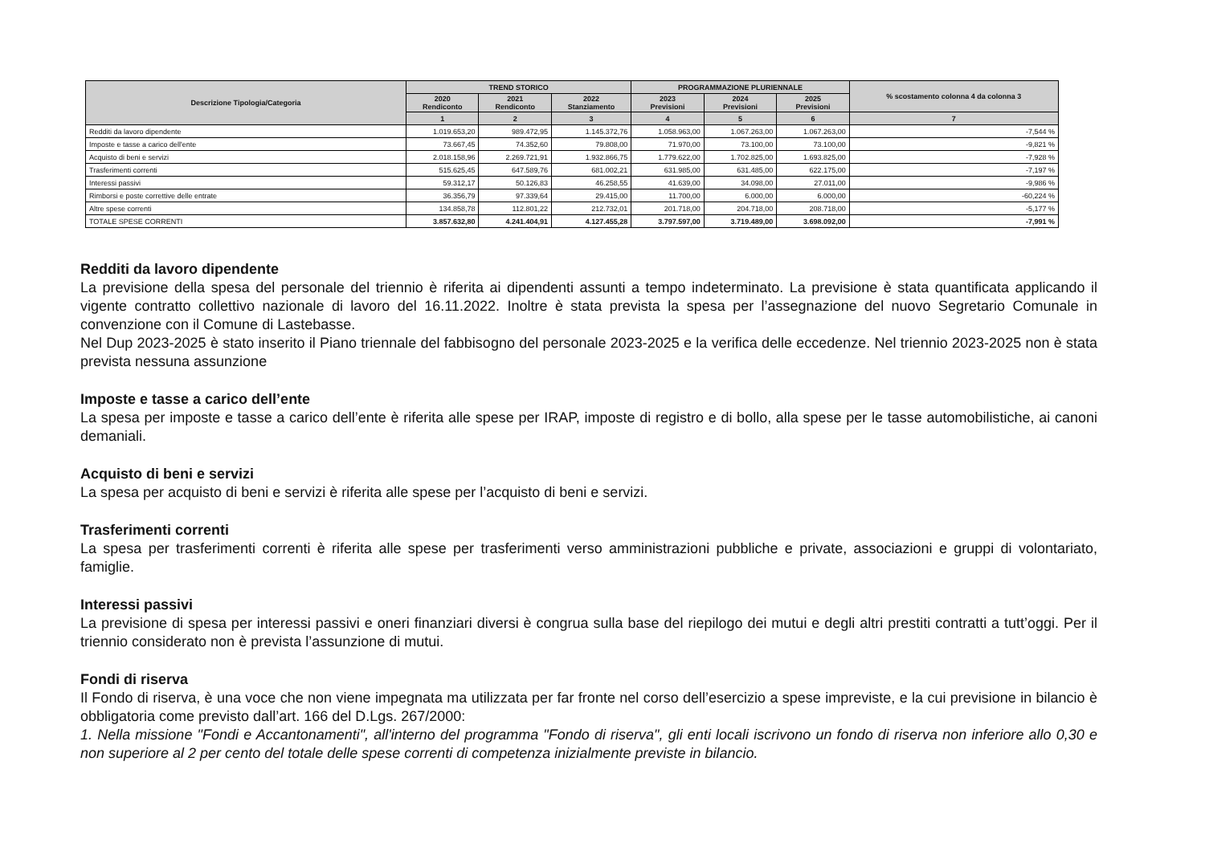| Descrizione Tipologia/Categoria | TREND STORICO | | | PROGRAMMAZIONE PLURIENNALE | | | % scostamento colonna 4 da colonna 3 |
| --- | --- | --- | --- | --- | --- | --- | --- |
| | 2020 Rendiconto | 2021 Rendiconto | 2022 Stanziamento | 2023 Previsioni | 2024 Previsioni | 2025 Previsioni | |
| | 1 | 2 | 3 | 4 | 5 | 6 | 7 |
| Redditi da lavoro dipendente | 1.019.653,20 | 989.472,95 | 1.145.372,76 | 1.058.963,00 | 1.067.263,00 | 1.067.263,00 | -7,544 % |
| Imposte e tasse a carico dell'ente | 73.667,45 | 74.352,60 | 79.808,00 | 71.970,00 | 73.100,00 | 73.100,00 | -9,821 % |
| Acquisto di beni e servizi | 2.018.158,96 | 2.269.721,91 | 1.932.866,75 | 1.779.622,00 | 1.702.825,00 | 1.693.825,00 | -7,928 % |
| Trasferimenti correnti | 515.625,45 | 647.589,76 | 681.002,21 | 631.985,00 | 631.485,00 | 622.175,00 | -7,197 % |
| Interessi passivi | 59.312,17 | 50.126,83 | 46.258,55 | 41.639,00 | 34.098,00 | 27.011,00 | -9,986 % |
| Rimborsi e poste correttive delle entrate | 36.356,79 | 97.339,64 | 29.415,00 | 11.700,00 | 6.000,00 | 6.000,00 | -60,224 % |
| Altre spese correnti | 134.858,78 | 112.801,22 | 212.732,01 | 201.718,00 | 204.718,00 | 208.718,00 | -5,177 % |
| TOTALE SPESE CORRENTI | 3.857.632,80 | 4.241.404,91 | 4.127.455,28 | 3.797.597,00 | 3.719.489,00 | 3.698.092,00 | -7,991 % |
Redditi da lavoro dipendente
La previsione della spesa del personale del triennio è riferita ai dipendenti assunti a tempo indeterminato. La previsione è stata quantificata applicando il vigente contratto collettivo nazionale di lavoro del 16.11.2022. Inoltre è stata prevista la spesa per l’assegnazione del nuovo Segretario Comunale in convenzione con il Comune di Lastebasse.
Nel Dup 2023-2025 è stato inserito il Piano triennale del fabbisogno del personale 2023-2025 e la verifica delle eccedenze. Nel triennio 2023-2025 non è stata prevista nessuna assunzione
Imposte e tasse a carico dell’ente
La spesa per imposte e tasse a carico dell’ente è riferita alle spese per IRAP, imposte di registro e di bollo, alla spese per le tasse automobilistiche, ai canoni demaniali.
Acquisto di beni e servizi
La spesa per acquisto di beni e servizi è riferita alle spese per l’acquisto di beni e servizi.
Trasferimenti correnti
La spesa per trasferimenti correnti è riferita alle spese per trasferimenti verso amministrazioni pubbliche e private, associazioni e gruppi di volontariato, famiglie.
Interessi passivi
La previsione di spesa per interessi passivi e oneri finanziari diversi è congrua sulla base del riepilogo dei mutui e degli altri prestiti contratti a tutt’oggi. Per il triennio considerato non è prevista l’assunzione di mutui.
Fondi di riserva
Il Fondo di riserva, è una voce che non viene impegnata ma utilizzata per far fronte nel corso dell’esercizio a spese impreviste, e la cui previsione in bilancio è obbligatoria come previsto dall’art. 166 del D.Lgs. 267/2000:
1. Nella missione "Fondi e Accantonamenti", all'interno del programma "Fondo di riserva", gli enti locali iscrivono un fondo di riserva non inferiore allo 0,30 e non superiore al 2 per cento del totale delle spese correnti di competenza inizialmente previste in bilancio.